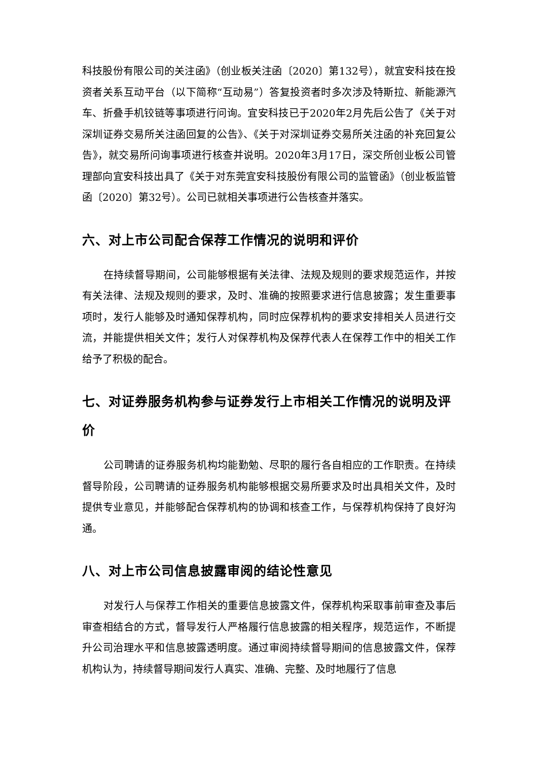科技股份有限公司的关注函》（创业板关注函〔2020〕第132号），就宜安科技在投资者关系互动平台（以下简称“互动易”）答复投资者时多次涉及特斯拉、新能源汽车、折叠手机铰链等事项进行问询。宜安科技已于2020年2月先后公告了《关于对深圳证券交易所关注函回复的公告》、《关于对深圳证券交易所关注函的补充回复公告》，就交易所问询事项进行核查并说明。2020年3月17日，深交所创业板公司管理部向宜安科技出具了《关于对东莞宜安科技股份有限公司的监管函》（创业板监管函〔2020〕第32号）。公司已就相关事项进行公告核查并落实。
六、对上市公司配合保荐工作情况的说明和评价
在持续督导期间，公司能够根据有关法律、法规及规则的要求规范运作，并按有关法律、法规及规则的要求，及时、准确的按照要求进行信息披露；发生重要事项时，发行人能够及时通知保荐机构，同时应保荐机构的要求安排相关人员进行交流，并能提供相关文件；发行人对保荐机构及保荐代表人在保荐工作中的相关工作给予了积极的配合。
七、对证券服务机构参与证券发行上市相关工作情况的说明及评价
公司聘请的证券服务机构均能勤勉、尽职的履行各自相应的工作职责。在持续督导阶段，公司聘请的证券服务机构能够根据交易所要求及时出具相关文件，及时提供专业意见，并能够配合保荐机构的协调和核查工作，与保荐机构保持了良好沟通。
八、对上市公司信息披露审阅的结论性意见
对发行人与保荐工作相关的重要信息披露文件，保荐机构采取事前审查及事后审查相结合的方式，督导发行人严格履行信息披露的相关程序，规范运作，不断提升公司治理水平和信息披露透明度。通过审阅持续督导期间的信息披露文件，保荐机构认为，持续督导期间发行人真实、准确、完整、及时地履行了信息